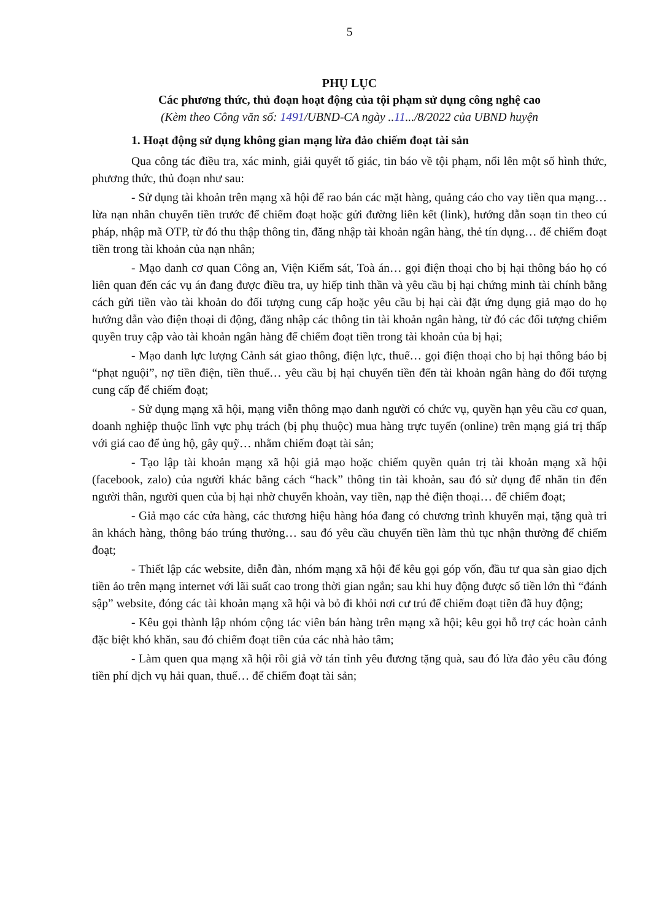5
PHỤ LỤC
Các phương thức, thủ đoạn hoạt động của tội phạm sử dụng công nghệ cao
(Kèm theo Công văn số: 1491/UBND-CA ngày ..11.../8/2022 của UBND huyện
1. Hoạt động sử dụng không gian mạng lừa đảo chiếm đoạt tài sản
Qua công tác điều tra, xác minh, giải quyết tố giác, tin báo về tội phạm, nổi lên một số hình thức, phương thức, thủ đoạn như sau:
- Sử dụng tài khoản trên mạng xã hội để rao bán các mặt hàng, quảng cáo cho vay tiền qua mạng… lừa nạn nhân chuyển tiền trước để chiếm đoạt hoặc gửi đường liên kết (link), hướng dẫn soạn tin theo cú pháp, nhập mã OTP, từ đó thu thập thông tin, đăng nhập tài khoản ngân hàng, thẻ tín dụng… để chiếm đoạt tiền trong tài khoản của nạn nhân;
- Mạo danh cơ quan Công an, Viện Kiểm sát, Toà án… gọi điện thoại cho bị hại thông báo họ có liên quan đến các vụ án đang được điều tra, uy hiếp tinh thần và yêu cầu bị hại chứng minh tài chính bằng cách gửi tiền vào tài khoản do đối tượng cung cấp hoặc yêu cầu bị hại cài đặt ứng dụng giả mạo do họ hướng dẫn vào điện thoại di động, đăng nhập các thông tin tài khoản ngân hàng, từ đó các đối tượng chiếm quyền truy cập vào tài khoản ngân hàng để chiếm đoạt tiền trong tài khoản của bị hại;
- Mạo danh lực lượng Cảnh sát giao thông, điện lực, thuế… gọi điện thoại cho bị hại thông báo bị “phạt nguội”, nợ tiền điện, tiền thuế… yêu cầu bị hại chuyển tiền đến tài khoản ngân hàng do đối tượng cung cấp để chiếm đoạt;
- Sử dụng mạng xã hội, mạng viễn thông mạo danh người có chức vụ, quyền hạn yêu cầu cơ quan, doanh nghiệp thuộc lĩnh vực phụ trách (bị phụ thuộc) mua hàng trực tuyến (online) trên mạng giá trị thấp với giá cao để ủng hộ, gây quỹ… nhằm chiếm đoạt tài sản;
- Tạo lập tài khoản mạng xã hội giả mạo hoặc chiếm quyền quản trị tài khoản mạng xã hội (facebook, zalo) của người khác bằng cách “hack” thông tin tài khoản, sau đó sử dụng để nhắn tin đến người thân, người quen của bị hại nhờ chuyển khoản, vay tiền, nạp thẻ điện thoại… để chiếm đoạt;
- Giả mạo các cửa hàng, các thương hiệu hàng hóa đang có chương trình khuyến mại, tặng quà tri ân khách hàng, thông báo trúng thưởng… sau đó yêu cầu chuyển tiền làm thủ tục nhận thưởng để chiếm đoạt;
- Thiết lập các website, diễn đàn, nhóm mạng xã hội để kêu gọi góp vốn, đầu tư qua sàn giao dịch tiền ảo trên mạng internet với lãi suất cao trong thời gian ngắn; sau khi huy động được số tiền lớn thì “đánh sập” website, đóng các tài khoản mạng xã hội và bỏ đi khỏi nơi cư trú để chiếm đoạt tiền đã huy động;
- Kêu gọi thành lập nhóm cộng tác viên bán hàng trên mạng xã hội; kêu gọi hỗ trợ các hoàn cảnh đặc biệt khó khăn, sau đó chiếm đoạt tiền của các nhà hảo tâm;
- Làm quen qua mạng xã hội rồi giả vờ tán tỉnh yêu đương tặng quà, sau đó lừa đảo yêu cầu đóng tiền phí dịch vụ hải quan, thuế… để chiếm đoạt tài sản;